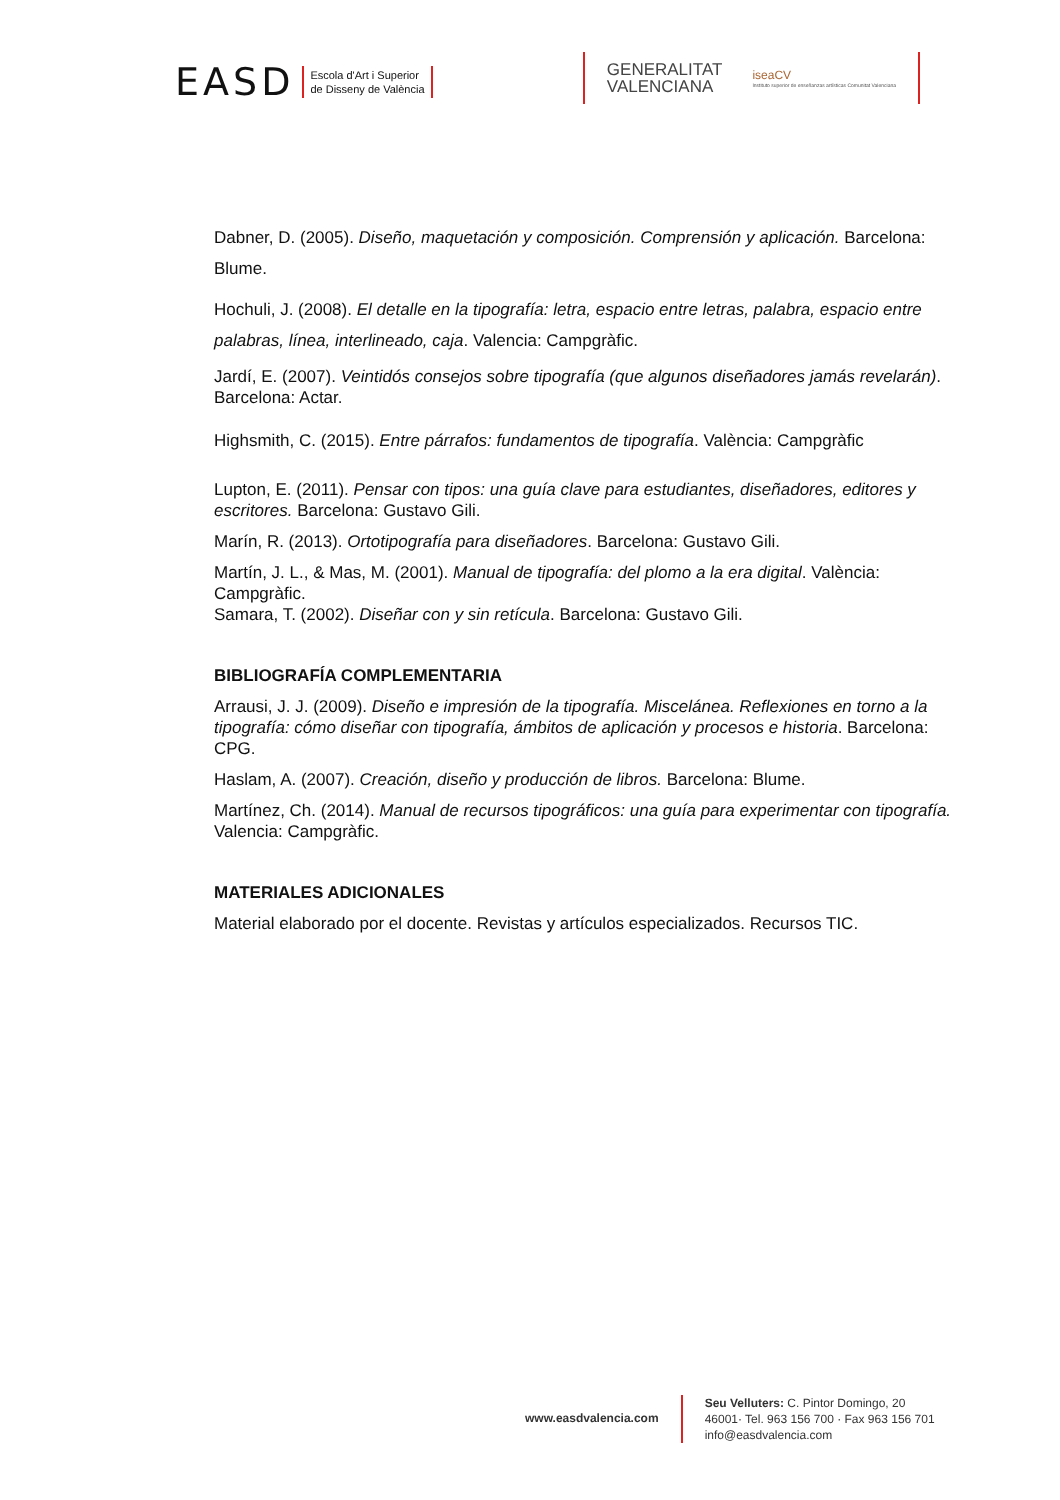EASD
Escola d'Art i Superior
de Disseny de València
GENERALITAT
VALENCIANA
iseaCV
Instituto superior de enseñanzas artísticas Comunitat Valenciana
Dabner, D. (2005). Diseño, maquetación y composición. Comprensión y aplicación. Barcelona: Blume.
Hochuli, J. (2008). El detalle en la tipografía: letra, espacio entre letras, palabra, espacio entre palabras, línea, interlineado, caja. Valencia: Campgràfic.
Jardí, E. (2007). Veintidós consejos sobre tipografía (que algunos diseñadores jamás revelarán). Barcelona: Actar.
Highsmith, C. (2015). Entre párrafos: fundamentos de tipografía. València: Campgràfic
Lupton, E. (2011). Pensar con tipos: una guía clave para estudiantes, diseñadores, editores y escritores. Barcelona: Gustavo Gili.
Marín, R. (2013). Ortotipografía para diseñadores. Barcelona: Gustavo Gili.
Martín, J. L., & Mas, M. (2001). Manual de tipografía: del plomo a la era digital. València: Campgràfic.
Samara, T. (2002). Diseñar con y sin retícula. Barcelona: Gustavo Gili.
BIBLIOGRAFÍA COMPLEMENTARIA
Arrausi, J. J. (2009). Diseño e impresión de la tipografía. Miscelánea. Reflexiones en torno a la tipografía: cómo diseñar con tipografía, ámbitos de aplicación y procesos e historia. Barcelona: CPG.
Haslam, A. (2007). Creación, diseño y producción de libros. Barcelona: Blume.
Martínez, Ch. (2014). Manual de recursos tipográficos: una guía para experimentar con tipografía. Valencia: Campgràfic.
MATERIALES ADICIONALES
Material elaborado por el docente. Revistas y artículos especializados. Recursos TIC.
www.easdvalencia.com
Seu Velluters: C. Pintor Domingo, 20
46001· Tel. 963 156 700 · Fax 963 156 701
info@easdvalencia.com